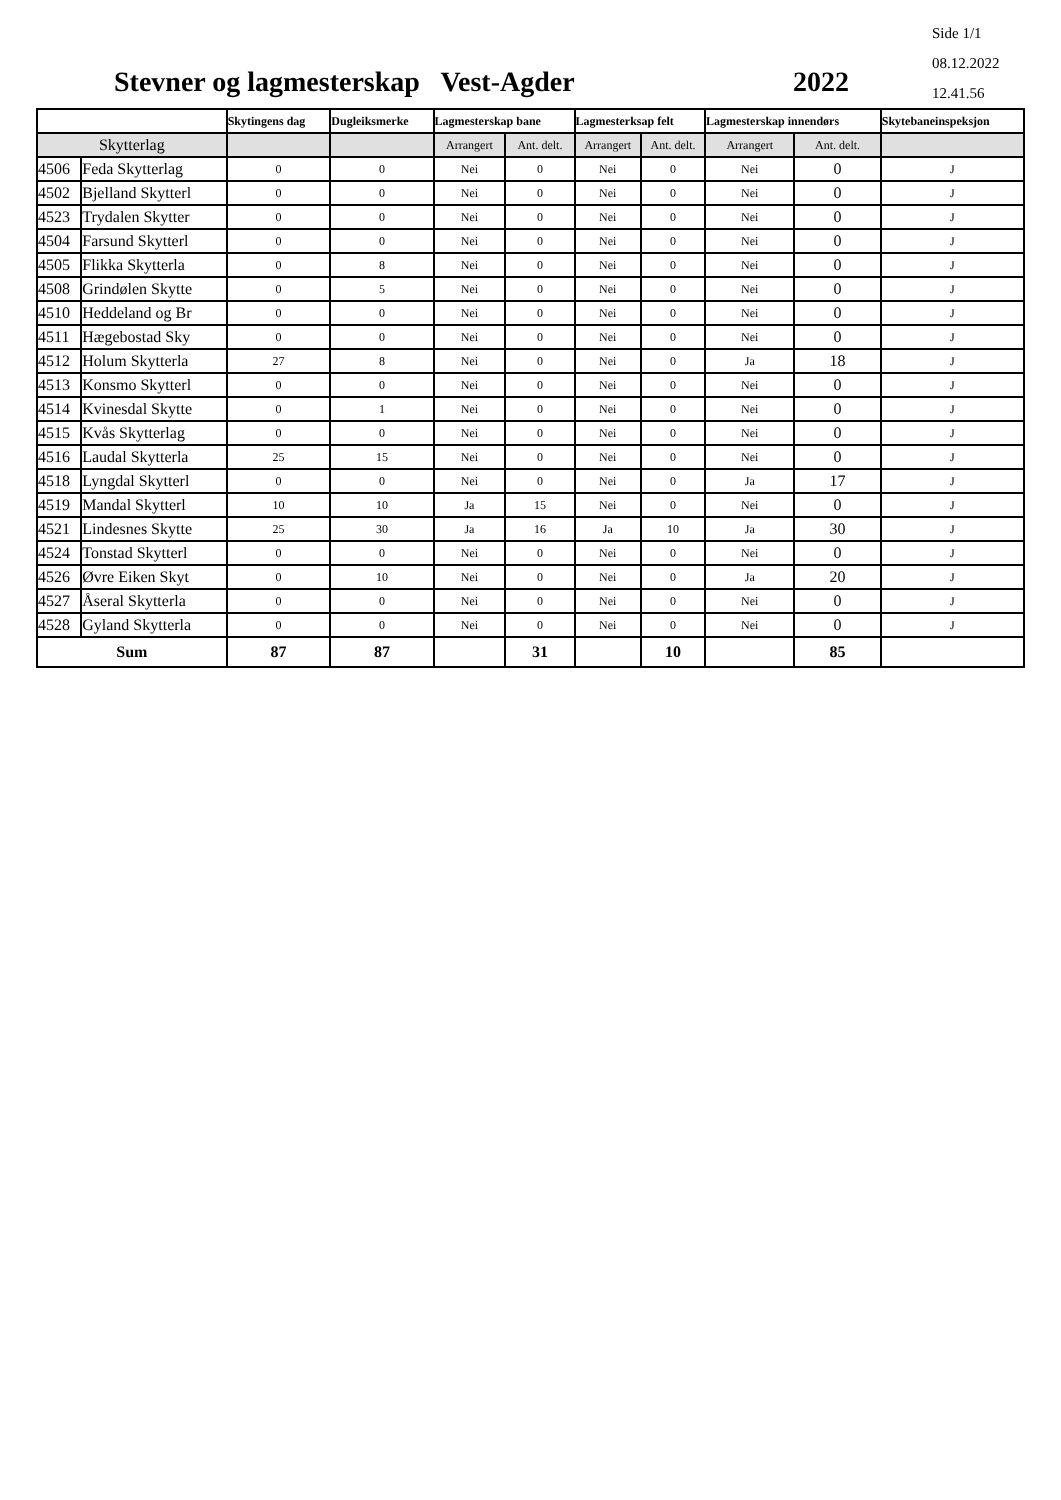Side 1/1
08.12.2022
12.41.56
Stevner og lagmesterskap Vest-Agder
2022
| | | Skytingens dag | Dugleiksmerke | Lagmesterskap bane | | Lagmesterksap felt | | Lagmesterskap innendørs | | Skytebaneinspeksjon |
| --- | --- | --- | --- | --- | --- | --- | --- | --- | --- | --- |
| Skytterlag | | | | Arrangert | Ant. delt. | Arrangert | Ant. delt. | Arrangert | Ant. delt. | |
| 4506 | Feda Skytterlag | 0 | 0 | Nei | 0 | Nei | 0 | Nei | 0 | J |
| 4502 | Bjelland Skytterl | 0 | 0 | Nei | 0 | Nei | 0 | Nei | 0 | J |
| 4523 | Trydalen Skytter | 0 | 0 | Nei | 0 | Nei | 0 | Nei | 0 | J |
| 4504 | Farsund Skytterl | 0 | 0 | Nei | 0 | Nei | 0 | Nei | 0 | J |
| 4505 | Flikka Skytterla | 0 | 8 | Nei | 0 | Nei | 0 | Nei | 0 | J |
| 4508 | Grindølen Skytte | 0 | 5 | Nei | 0 | Nei | 0 | Nei | 0 | J |
| 4510 | Heddeland og Br | 0 | 0 | Nei | 0 | Nei | 0 | Nei | 0 | J |
| 4511 | Hægebostad Sky | 0 | 0 | Nei | 0 | Nei | 0 | Nei | 0 | J |
| 4512 | Holum Skytterla | 27 | 8 | Nei | 0 | Nei | 0 | Ja | 18 | J |
| 4513 | Konsmo Skytterl | 0 | 0 | Nei | 0 | Nei | 0 | Nei | 0 | J |
| 4514 | Kvinesdal Skytte | 0 | 1 | Nei | 0 | Nei | 0 | Nei | 0 | J |
| 4515 | Kvås Skytterlag | 0 | 0 | Nei | 0 | Nei | 0 | Nei | 0 | J |
| 4516 | Laudal Skytterla | 25 | 15 | Nei | 0 | Nei | 0 | Nei | 0 | J |
| 4518 | Lyngdal Skytterl | 0 | 0 | Nei | 0 | Nei | 0 | Ja | 17 | J |
| 4519 | Mandal Skytterl | 10 | 10 | Ja | 15 | Nei | 0 | Nei | 0 | J |
| 4521 | Lindesnes Skytte | 25 | 30 | Ja | 16 | Ja | 10 | Ja | 30 | J |
| 4524 | Tonstad Skytterl | 0 | 0 | Nei | 0 | Nei | 0 | Nei | 0 | J |
| 4526 | Øvre Eiken Skyt | 0 | 10 | Nei | 0 | Nei | 0 | Ja | 20 | J |
| 4527 | Åseral Skytterla | 0 | 0 | Nei | 0 | Nei | 0 | Nei | 0 | J |
| 4528 | Gyland Skytterla | 0 | 0 | Nei | 0 | Nei | 0 | Nei | 0 | J |
| Sum | | 87 | 87 | | 31 | | 10 | | 85 | |